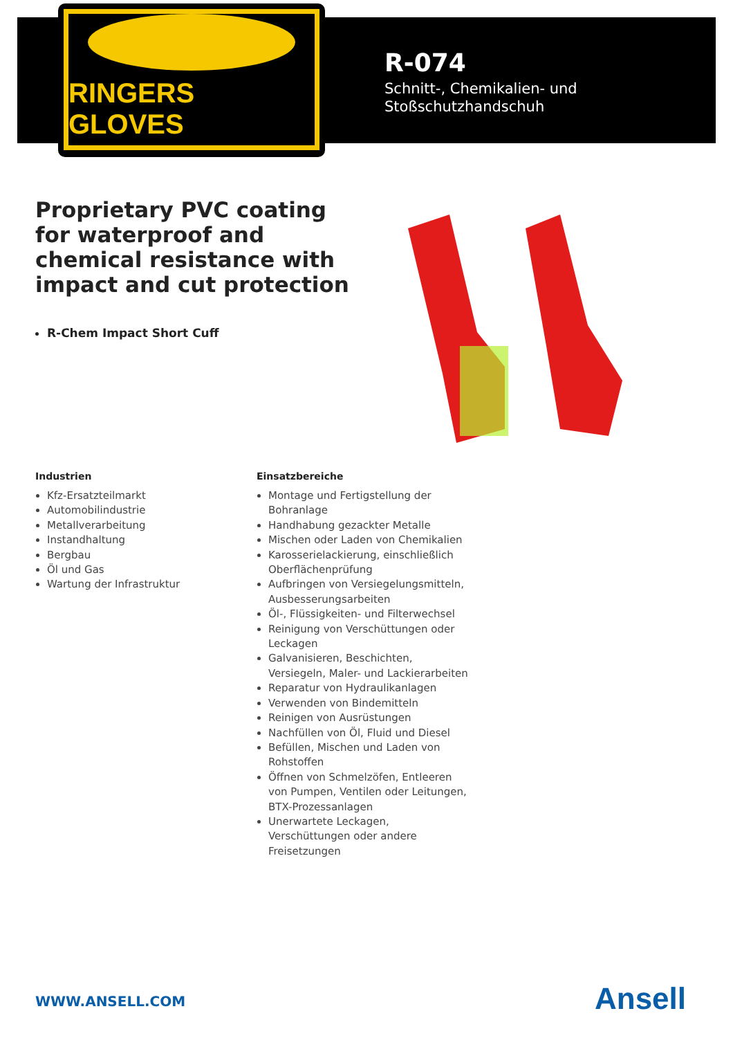RINGERS GLOVES
R-074
Schnitt-, Chemikalien- und
Stoßschutzhandschuh
Proprietary PVC coating for waterproof and chemical resistance with impact and cut protection
R-Chem Impact Short Cuff
Industrien
Kfz-Ersatzteilmarkt
Automobilindustrie
Metallverarbeitung
Instandhaltung
Bergbau
Öl und Gas
Wartung der Infrastruktur
Einsatzbereiche
Montage und Fertigstellung der Bohranlage
Handhabung gezackter Metalle
Mischen oder Laden von Chemikalien
Karosserielackierung, einschließlich Oberflächenprüfung
Aufbringen von Versiegelungsmitteln, Ausbesserungsarbeiten
Öl-, Flüssigkeiten- und Filterwechsel
Reinigung von Verschüttungen oder Leckagen
Galvanisieren, Beschichten, Versiegeln, Maler- und Lackierarbeiten
Reparatur von Hydraulikanlagen
Verwenden von Bindemitteln
Reinigen von Ausrüstungen
Nachfüllen von Öl, Fluid und Diesel
Befüllen, Mischen und Laden von Rohstoffen
Öffnen von Schmelzöfen, Entleeren von Pumpen, Ventilen oder Leitungen, BTX-Prozessanlagen
Unerwartete Leckagen, Verschüttungen oder andere Freisetzungen
WWW.ANSELL.COM Ansell